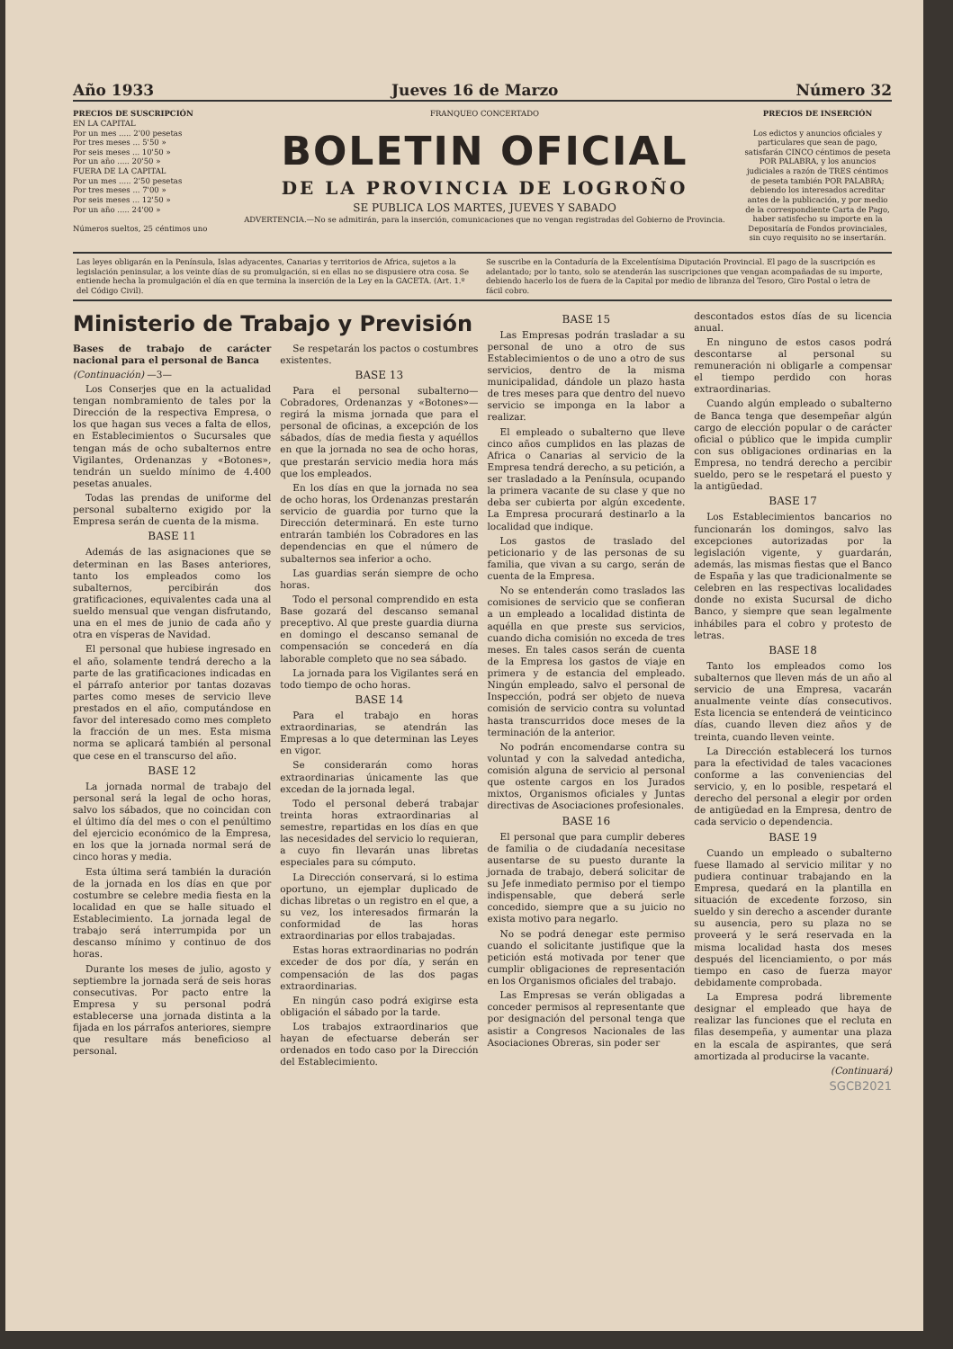Año 1933 Jueves 16 de Marzo Número 32
PRECIOS DE SUSCRIPCIÓN
EN LA CAPITAL
Por un mes ..... 2'00 pesetas
Por tres meses ... 5'50 »
Por seis meses ... 10'50 »
Por un año ..... 20'50 »
FUERA DE LA CAPITAL
Por un mes ..... 2'50 pesetas
Por tres meses ... 7'00 »
Por seis meses ... 12'50 »
Por un año ..... 24'00 »
Números sueltos, 25 céntimos uno
FRANQUEO CONCERTADO
BOLETIN OFICIAL
DE LA PROVINCIA DE LOGROÑO
SE PUBLICA LOS MARTES, JUEVES Y SABADO
ADVERTENCIA.—No se admitirán, para la inserción, comunicaciones que no vengan registradas del Gobierno de Provincia.
PRECIOS DE INSERCIÓN
Los edictos y anuncios oficiales y particulares que sean de pago, satisfarán CINCO céntimos de peseta POR PALABRA, y los anuncios judiciales a razón de TRES céntimos de peseta también POR PALABRA; debiendo los interesados acreditar antes de la publicación, y por medio de la correspondiente Carta de Pago, haber satisfecho su importe en la Depositaría de Fondos provinciales, sin cuyo requisito no se insertarán.
Las leyes obligarán en la Península, Islas adyacentes, Canarias y territorios de Africa, sujetos a la legislación peninsular, a los veinte días de su promulgación, si en ellas no se dispusiere otra cosa. Se entiende hecha la promulgación el día en que termina la inserción de la Ley en la GACETA. (Art. 1.º del Código Civil).
Se suscribe en la Contaduría de la Excelentísima Diputación Provincial. El pago de la suscripción es adelantado; por lo tanto, solo se atenderán las suscripciones que vengan acompañadas de su importe, debiendo hacerlo los de fuera de la Capital por medio de libranza del Tesoro, Giro Postal o letra de fácil cobro.
Ministerio de Trabajo y Previsión
Bases de trabajo de carácter nacional para el personal de Banca
(Continuación) —3—
Los Conserjes que en la actualidad tengan nombramiento de tales por la Dirección de la respectiva Empresa, o los que hagan sus veces a falta de ellos, en Establecimientos o Sucursales que tengan más de ocho subalternos entre Vigilantes, Ordenanzas y «Botones», tendrán un sueldo mínimo de 4.400 pesetas anuales.
Todas las prendas de uniforme del personal subalterno exigido por la Empresa serán de cuenta de la misma.
BASE 11
Además de las asignaciones que se determinan en las Bases anteriores, tanto los empleados como los subalternos, percibirán dos gratificaciones, equivalentes cada una al sueldo mensual que vengan disfrutando, una en el mes de junio de cada año y otra en vísperas de Navidad.
El personal que hubiese ingresado en el año, solamente tendrá derecho a la parte de las gratificaciones indicadas en el párrafo anterior por tantas dozavas partes como meses de servicio lleve prestados en el año, computándose en favor del interesado como mes completo la fracción de un mes. Esta misma norma se aplicará también al personal que cese en el transcurso del año.
BASE 12
La jornada normal de trabajo del personal será la legal de ocho horas, salvo los sábados, que no coincidan con el último día del mes o con el penúltimo del ejercicio económico de la Empresa, en los que la jornada normal será de cinco horas y media.
Esta última será también la duración de la jornada en los días en que por costumbre se celebre media fiesta en la localidad en que se halle situado el Establecimiento. La jornada legal de trabajo será interrumpida por un descanso mínimo y continuo de dos horas.
Durante los meses de julio, agosto y septiembre la jornada será de seis horas consecutivas. Por pacto entre la Empresa y su personal podrá establecerse una jornada distinta a la fijada en los párrafos anteriores, siempre que resultare más beneficioso al personal.
Se respetarán los pactos o costumbres existentes.
BASE 13
Para el personal subalterno—Cobradores, Ordenanzas y «Botones»—regirá la misma jornada que para el personal de oficinas, a excepción de los sábados, días de media fiesta y aquéllos en que la jornada no sea de ocho horas, que prestarán servicio media hora más que los empleados.
En los días en que la jornada no sea de ocho horas, los Ordenanzas prestarán servicio de guardia por turno que la Dirección determinará. En este turno entrarán también los Cobradores en las dependencias en que el número de subalternos sea inferior a ocho.
Las guardias serán siempre de ocho horas.
Todo el personal comprendido en esta Base gozará del descanso semanal preceptivo. Al que preste guardia diurna en domingo el descanso semanal de compensación se concederá en día laborable completo que no sea sábado.
La jornada para los Vigilantes será en todo tiempo de ocho horas.
BASE 14
Para el trabajo en horas extraordinarias, se atendrán las Empresas a lo que determinan las Leyes en vigor.
Se considerarán como horas extraordinarias únicamente las que excedan de la jornada legal.
Todo el personal deberá trabajar treinta horas extraordinarias al semestre, repartidas en los días en que las necesidades del servicio lo requieran, a cuyo fin llevarán unas libretas especiales para su cómputo.
La Dirección conservará, si lo estima oportuno, un ejemplar duplicado de dichas libretas o un registro en el que, a su vez, los interesados firmarán la conformidad de las horas extraordinarias por ellos trabajadas.
Estas horas extraordinarias no podrán exceder de dos por día, y serán en compensación de las dos pagas extraordinarias.
En ningún caso podrá exigirse esta obligación el sábado por la tarde.
Los trabajos extraordinarios que hayan de efectuarse deberán ser ordenados en todo caso por la Dirección del Establecimiento.
BASE 15
Las Empresas podrán trasladar a su personal de uno a otro de sus Establecimientos o de uno a otro de sus servicios, dentro de la misma municipalidad, dándole un plazo hasta de tres meses para que dentro del nuevo servicio se imponga en la labor a realizar.
El empleado o subalterno que lleve cinco años cumplidos en las plazas de Africa o Canarias al servicio de la Empresa tendrá derecho, a su petición, a ser trasladado a la Península, ocupando la primera vacante de su clase y que no deba ser cubierta por algún excedente. La Empresa procurará destinarlo a la localidad que indique.
Los gastos de traslado del peticionario y de las personas de su familia, que vivan a su cargo, serán de cuenta de la Empresa.
No se entenderán como traslados las comisiones de servicio que se confieran a un empleado a localidad distinta de aquélla en que preste sus servicios, cuando dicha comisión no exceda de tres meses. En tales casos serán de cuenta de la Empresa los gastos de viaje en primera y de estancia del empleado. Ningún empleado, salvo el personal de Inspección, podrá ser objeto de nueva comisión de servicio contra su voluntad hasta transcurridos doce meses de la terminación de la anterior.
No podrán encomendarse contra su voluntad y con la salvedad antedicha, comisión alguna de servicio al personal que ostente cargos en los Jurados mixtos, Organismos oficiales y Juntas directivas de Asociaciones profesionales.
BASE 16
El personal que para cumplir deberes de familia o de ciudadanía necesitase ausentarse de su puesto durante la jornada de trabajo, deberá solicitar de su Jefe inmediato permiso por el tiempo indispensable, que deberá serle concedido, siempre que a su juicio no exista motivo para negarlo.
No se podrá denegar este permiso cuando el solicitante justifique que la petición está motivada por tener que cumplir obligaciones de representación en los Organismos oficiales del trabajo.
Las Empresas se verán obligadas a conceder permisos al representante que por designación del personal tenga que asistir a Congresos Nacionales de las Asociaciones Obreras, sin poder ser
descontados estos días de su licencia anual.
En ninguno de estos casos podrá descontarse al personal su remuneración ni obligarle a compensar el tiempo perdido con horas extraordinarias.
Cuando algún empleado o subalterno de Banca tenga que desempeñar algún cargo de elección popular o de carácter oficial o público que le impida cumplir con sus obligaciones ordinarias en la Empresa, no tendrá derecho a percibir sueldo, pero se le respetará el puesto y la antigüedad.
BASE 17
Los Establecimientos bancarios no funcionarán los domingos, salvo las excepciones autorizadas por la legislación vigente, y guardarán, además, las mismas fiestas que el Banco de España y las que tradicionalmente se celebren en las respectivas localidades donde no exista Sucursal de dicho Banco, y siempre que sean legalmente inhábiles para el cobro y protesto de letras.
BASE 18
Tanto los empleados como los subalternos que lleven más de un año al servicio de una Empresa, vacarán anualmente veinte días consecutivos. Esta licencia se entenderá de veinticinco días, cuando lleven diez años y de treinta, cuando lleven veinte.
La Dirección establecerá los turnos para la efectividad de tales vacaciones conforme a las conveniencias del servicio, y, en lo posible, respetará el derecho del personal a elegir por orden de antigüedad en la Empresa, dentro de cada servicio o dependencia.
BASE 19
Cuando un empleado o subalterno fuese llamado al servicio militar y no pudiera continuar trabajando en la Empresa, quedará en la plantilla en situación de excedente forzoso, sin sueldo y sin derecho a ascender durante su ausencia, pero su plaza no se proveerá y le será reservada en la misma localidad hasta dos meses después del licenciamiento, o por más tiempo en caso de fuerza mayor debidamente comprobada.
La Empresa podrá libremente designar el empleado que haya de realizar las funciones que el recluta en filas desempeña, y aumentar una plaza en la escala de aspirantes, que será amortizada al producirse la vacante.
(Continuará)
SGCB2021